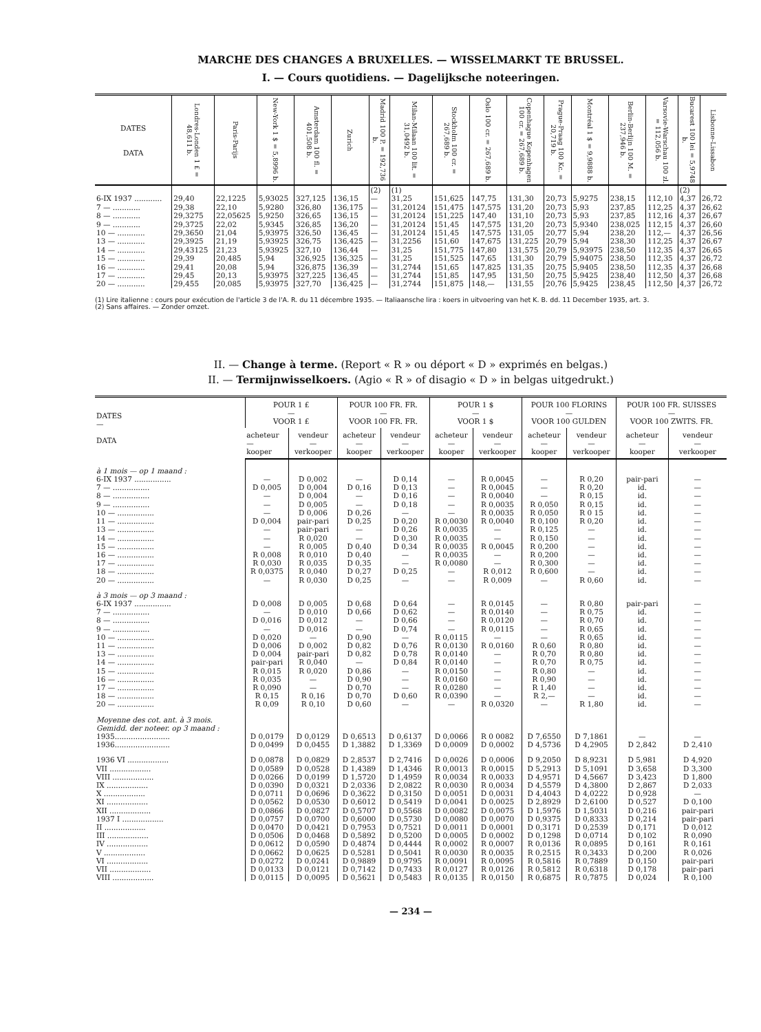MARCHE DES CHANGES A BRUXELLES. — WISSELMARKT TE BRUSSEL.
I. — Cours quotidiens. — Dagelijksche noteeringen.
| DATES DATA | Londres-Londen 1 £ = 48,611 b. | Paris-Parijs | New-York 1 $ = 5,8996 b. | Amsterdam 100 fl. = 401,508 b. | Zurich | Madrid 100 P. = 192,736 b. | Milan-Milaan 100 lit. = 31,0492 b. | Stockholm 100 cr. = 267,689 b. | Oslo 100 cr. = 267,689 b. | Copenhague Kopenhagen 100 cr. = 267,689 b. | Prague-Praag 100 Kc. = 20,719 b. | Montréal 1 $ = 9,9888 b. | Berlin-Berlijn 100 M. = 237,946 b. | Varsovie-Warschau 100 zl. = 112,056 b. | Bucarest 100 lei = 5,9748 b. | Lisbonne-Lissabon |
| --- | --- | --- | --- | --- | --- | --- | --- | --- | --- | --- | --- | --- | --- | --- | --- | --- |
| | | | | | | (2) | (1) | | | | | | | | (2) | |
| 6-IX 1937 ............ | 29,40 | 22,1225 | 5,93025 | 327,125 | 136,15 | — | 31,25 | 151,625 | 147,75 | 131,30 | 20,73 | 5,9275 | 238,15 | 112,10 | 4,37 | 26,72 |
| 7 — ............ | 29,38 | 22,10 | 5,9280 | 326,80 | 136,175 | — | 31,20124 | 151,475 | 147,575 | 131,20 | 20,73 | 5,93 | 237,85 | 112,25 | 4,37 | 26,62 |
| 8 — ............ | 29,3275 | 22,05625 | 5,9250 | 326,65 | 136,15 | — | 31,20124 | 151,225 | 147,40 | 131,10 | 20,73 | 5,93 | 237,85 | 112,16 | 4,37 | 26,67 |
| 9 — ............ | 29,3725 | 22,02 | 5,9345 | 326,85 | 136,20 | — | 31,20124 | 151,45 | 147,575 | 131,20 | 20,73 | 5,9340 | 238,025 | 112,15 | 4,37 | 26,60 |
| 10 — ............ | 29,3650 | 21,04 | 5,93975 | 326,50 | 136,45 | — | 31,20124 | 151,45 | 147,575 | 131,05 | 20,77 | 5,94 | 238,20 | 112,— | 4,37 | 26,56 |
| 13 — ............ | 29,3925 | 21,19 | 5,93925 | 326,75 | 136,425 | — | 31,2256 | 151,60 | 147,675 | 131,225 | 20,79 | 5,94 | 238,30 | 112,25 | 4,37 | 26,67 |
| 14 — ............ | 29,43125 | 21,23 | 5,93925 | 327,10 | 136,44 | — | 31,25 | 151,775 | 147,80 | 131,575 | 20,79 | 5,93975 | 238,50 | 112,35 | 4,37 | 26,65 |
| 15 — ............ | 29,39 | 20,485 | 5,94 | 326,925 | 136,325 | — | 31,25 | 151,525 | 147,65 | 131,30 | 20,79 | 5,94075 | 238,50 | 112,35 | 4,37 | 26,72 |
| 16 — ............ | 29,41 | 20,08 | 5,94 | 326,875 | 136,39 | — | 31,2744 | 151,65 | 147,825 | 131,35 | 20,75 | 5,9405 | 238,50 | 112,35 | 4,37 | 26,68 |
| 17 — ............ | 29,45 | 20,13 | 5,93975 | 327,225 | 136,45 | — | 31,2744 | 151,85 | 147,95 | 131,50 | 20,75 | 5,9425 | 238,40 | 112,50 | 4,37 | 26,68 |
| 20 — ............ | 29,455 | 20,085 | 5,93975 | 327,70 | 136,425 | — | 31,2744 | 151,875 | 148,— | 131,55 | 20,76 | 5,9425 | 238,45 | 112,50 | 4,37 | 26,72 |
(1) Lire italienne : cours pour exécution de l'article 3 de l'A. R. du 11 décembre 1935. — Italiaansche lira : koers in uitvoering van het K. B. dd. 11 December 1935, art. 3.
(2) Sans affaires. — Zonder omzet.
II. — Change à terme. (Report « R » ou déport « D » exprimés en belgas.)
II. — Termijnwisselkoers. (Agio « R » of disagio « D » in belgas uitgedrukt.)
| DATES — DATA | POUR 1 £ — VOOR 1 £ | | POUR 100 FR. FR. — VOOR 100 FR. FR. | | POUR 1 $ — VOOR 1 $ | | POUR 100 FLORINS — VOOR 100 GULDEN | | POUR 100 FR. SUISSES — VOOR 100 ZWITS. FR. | |
| --- | --- | --- | --- | --- | --- | --- | --- | --- | --- | --- |
| | acheteur — kooper | vendeur — verkooper | acheteur — kooper | vendeur — verkooper | acheteur — kooper | vendeur — verkooper | acheteur — kooper | vendeur — verkooper | acheteur — kooper | vendeur — verkooper |
| à 1 mois — op 1 maand : | | | | | | | | | | |
| 6-IX 1937 ................ | — | D 0,002 | — | D 0,14 | — | R 0,0045 | — | R 0,20 | pair-pari | — |
| 7 — ................ | D 0,005 | D 0,004 | D 0,16 | D 0,13 | — | R 0,0045 | — | R 0,20 | id. | — |
| 8 — ................ | — | D 0,004 | — | D 0,16 | — | R 0,0040 | — | R 0,15 | id. | — |
| 9 — ................ | — | D 0,005 | — | D 0,18 | — | R 0,0035 | R 0,050 | R 0,15 | id. | — |
| 10 — ................ | — | D 0,006 | D 0,26 | — | — | R 0,0035 | R 0,050 | R 0 15 | id. | — |
| 11 — ................ | D 0,004 | pair-pari | D 0,25 | D 0,20 | R 0,0030 | R 0,0040 | R 0,100 | R 0,20 | id. | — |
| 13 — ................ | — | pair-pari | — | D 0,26 | R 0,0035 | — | R 0,125 | — | id. | — |
| 14 — ................ | — | R 0,020 | — | D 0,30 | R 0,0035 | — | R 0,150 | — | id. | — |
| 15 — ................ | — | R 0,005 | D 0,40 | D 0,34 | R 0,0035 | R 0,0045 | R 0,200 | — | id. | — |
| 16 — ................ | R 0,008 | R 0,010 | D 0,40 | — | R 0,0035 | — | R 0,200 | — | id. | — |
| 17 — ................ | R 0,030 | R 0,035 | D 0,35 | — | R 0,0080 | — | R 0,300 | — | id. | — |
| 18 — ................ | R 0,0375 | R 0,040 | D 0,27 | D 0,25 | — | R 0,012 | R 0,600 | — | id. | — |
| 20 — ................ | — | R 0,030 | D 0,25 | — | — | R 0,009 | — | R 0,60 | id. | — |
| à 3 mois — op 3 maand : | | | | | | | | | | |
| 6-IX 1937 ................ | D 0,008 | D 0,005 | D 0,68 | D 0,64 | — | R 0,0145 | — | R 0,80 | pair-pari | — |
| 7 — ................ | — | D 0,010 | D 0,66 | D 0,62 | — | R 0,0140 | — | R 0,75 | id. | — |
| 8 — ................ | D 0,016 | D 0,012 | — | D 0,66 | — | R 0,0120 | — | R 0,70 | id. | — |
| 9 — ................ | — | D 0,016 | — | D 0,74 | — | R 0,0115 | — | R 0,65 | id. | — |
| 10 — ................ | D 0,020 | — | D 0,90 | — | R 0,0115 | — | — | R 0,65 | id. | — |
| 11 — ................ | D 0,006 | D 0,002 | D 0,82 | D 0,76 | R 0,0130 | R 0,0160 | R 0,60 | R 0,80 | id. | — |
| 13 — ................ | D 0,004 | pair-pari | D 0,82 | D 0,78 | R 0,0140 | — | R 0,70 | R 0,80 | id. | — |
| 14 — ................ | pair-pari | R 0,040 | — | D 0,84 | R 0,0140 | — | R 0,70 | R 0,75 | id. | — |
| 15 — ................ | R 0,015 | R 0,020 | D 0,86 | — | R 0,0150 | — | R 0,80 | — | id. | — |
| 16 — ................ | R 0,035 | — | D 0,90 | — | R 0,0160 | — | R 0,90 | — | id. | — |
| 17 — ................ | R 0,090 | — | D 0,70 | — | R 0,0280 | — | R 1,40 | — | id. | — |
| 18 — ................ | R 0,15 | R 0,16 | D 0,70 | D 0,60 | R 0,0390 | — | R 2,— | — | id. | — |
| 20 — ................ | R 0,09 | R 0,10 | D 0,60 | — | — | R 0,0320 | — | R 1,80 | id. | — |
| Moyenne des cot. ant. à 3 mois. Gemidd. der noteer. op 3 maand : | | | | | | | | | | |
| 1935........................ | D 0,0179 | D 0,0129 | D 0,6513 | D 0,6137 | D 0,0066 | R 0 0082 | D 7,6550 | D 7,1861 | — | — |
| 1936........................ | D 0,0499 | D 0,0455 | D 1,3882 | D 1,3369 | D 0,0009 | D 0,0002 | D 4,5736 | D 4,2905 | D 2,842 | D 2,410 |
| 1936 VI .................. | D 0,0878 | D 0,0829 | D 2,8537 | D 2,7416 | D 0,0026 | D 0,0006 | D 9,2050 | D 8,9231 | D 5,981 | D 4,920 |
| VII .................. | D 0,0589 | D 0,0528 | D 1,4389 | D 1,4346 | R 0,0013 | R 0,0015 | D 5,2913 | D 5,1091 | D 3,658 | D 3,300 |
| VIII .................. | D 0,0266 | D 0,0199 | D 1,5720 | D 1,4959 | R 0,0034 | R 0,0033 | D 4,9571 | D 4,5667 | D 3,423 | D 1,800 |
| IX .................. | D 0,0390 | D 0,0321 | D 2,0336 | D 2,0822 | R 0,0030 | R 0,0034 | D 4,5579 | D 4,3800 | D 2,867 | D 2,033 |
| X .................. | D 0,0711 | D 0,0696 | D 0,3622 | D 0,3150 | D 0,0051 | D 0,0031 | D 4,4043 | D 4,0222 | D 0,928 | — |
| XI .................. | D 0,0562 | D 0,0530 | D 0,6012 | D 0,5419 | D 0,0041 | D 0,0025 | D 2,8929 | D 2,6100 | D 0,527 | D 0,100 |
| XII .................. | D 0,0866 | D 0,0827 | D 0,5707 | D 0,5568 | D 0,0082 | D 0,0075 | D 1,5976 | D 1,5031 | D 0,216 | pair-pari |
| 1937 I .................. | D 0,0757 | D 0,0700 | D 0,6000 | D 0,5730 | D 0,0080 | D 0,0070 | D 0,9375 | D 0,8333 | D 0,214 | pair-pari |
| II .................. | D 0,0470 | D 0,0421 | D 0,7953 | D 0,7521 | D 0,0011 | D 0,0001 | D 0,3171 | D 0,2539 | D 0,171 | D 0,012 |
| III .................. | D 0,0506 | D 0,0468 | D 0,5892 | D 0,5200 | D 0,0005 | D 0,0002 | D 0,1298 | D 0,0714 | D 0,102 | R 0,090 |
| IV .................. | D 0,0612 | D 0,0590 | D 0,4874 | D 0,4444 | R 0,0002 | R 0,0007 | R 0,0136 | R 0,0895 | D 0,161 | R 0,161 |
| V .................. | D 0,0662 | D 0,0625 | D 0,5281 | D 0,5041 | R 0,0030 | R 0,0035 | R 0,2515 | R 0,3433 | D 0,200 | R 0,026 |
| VI .................. | D 0,0272 | D 0,0241 | D 0,9889 | D 0,9795 | R 0,0091 | R 0,0095 | R 0,5816 | R 0,7889 | D 0,150 | pair-pari |
| VII .................. | D 0,0133 | D 0,0121 | D 0,7142 | D 0,7433 | R 0,0127 | R 0,0126 | R 0,5812 | R 0,6318 | D 0,178 | pair-pari |
| VIII .................. | D 0,0115 | D 0,0095 | D 0,5621 | D 0,5483 | R 0,0135 | R 0,0150 | R 0,6875 | R 0,7875 | D 0,024 | R 0,100 |
— 234 —